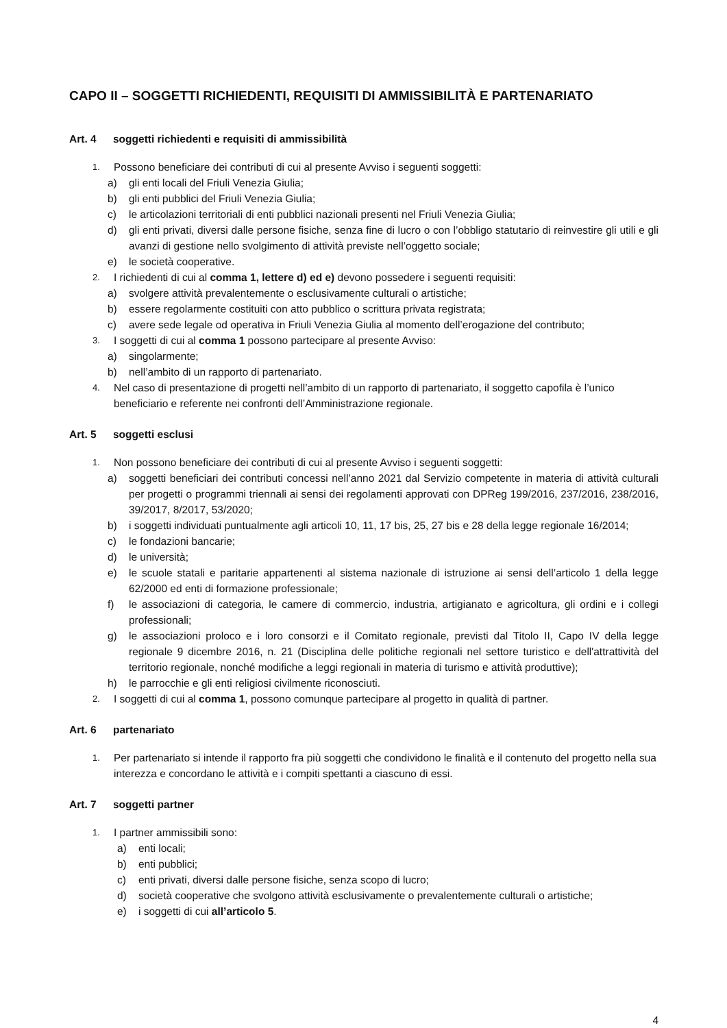CAPO II – SOGGETTI RICHIEDENTI, REQUISITI DI AMMISSIBILITÀ E PARTENARIATO
Art. 4 soggetti richiedenti e requisiti di ammissibilità
1.
Possono beneficiare dei contributi di cui al presente Avviso i seguenti soggetti:
a) gli enti locali del Friuli Venezia Giulia;
b) gli enti pubblici del Friuli Venezia Giulia;
c) le articolazioni territoriali di enti pubblici nazionali presenti nel Friuli Venezia Giulia;
d) gli enti privati, diversi dalle persone fisiche, senza fine di lucro o con l’obbligo statutario di reinvestire gli utili e gli avanzi di gestione nello svolgimento di attività previste nell’oggetto sociale;
e) le società cooperative.
2.
I richiedenti di cui al comma 1, lettere d) ed e) devono possedere i seguenti requisiti:
a) svolgere attività prevalentemente o esclusivamente culturali o artistiche;
b) essere regolarmente costituiti con atto pubblico o scrittura privata registrata;
c) avere sede legale od operativa in Friuli Venezia Giulia al momento dell’erogazione del contributo;
3.
I soggetti di cui al comma 1 possono partecipare al presente Avviso:
a) singolarmente;
b) nell’ambito di un rapporto di partenariato.
4.
Nel caso di presentazione di progetti nell’ambito di un rapporto di partenariato, il soggetto capofila è l’unico beneficiario e referente nei confronti dell’Amministrazione regionale.
Art. 5 soggetti esclusi
1.
Non possono beneficiare dei contributi di cui al presente Avviso i seguenti soggetti:
a) soggetti beneficiari dei contributi concessi nell’anno 2021 dal Servizio competente in materia di attività culturali per progetti o programmi triennali ai sensi dei regolamenti approvati con DPReg 199/2016, 237/2016, 238/2016, 39/2017, 8/2017, 53/2020;
b) i soggetti individuati puntualmente agli articoli 10, 11, 17 bis, 25, 27 bis e 28 della legge regionale 16/2014;
c) le fondazioni bancarie;
d) le università;
e) le scuole statali e paritarie appartenenti al sistema nazionale di istruzione ai sensi dell’articolo 1 della legge 62/2000 ed enti di formazione professionale;
f) le associazioni di categoria, le camere di commercio, industria, artigianato e agricoltura, gli ordini e i collegi professionali;
g) le associazioni proloco e i loro consorzi e il Comitato regionale, previsti dal Titolo II, Capo IV della legge regionale 9 dicembre 2016, n. 21 (Disciplina delle politiche regionali nel settore turistico e dell'attrattività del territorio regionale, nonché modifiche a leggi regionali in materia di turismo e attività produttive);
h) le parrocchie e gli enti religiosi civilmente riconosciuti.
2.
I soggetti di cui al comma 1, possono comunque partecipare al progetto in qualità di partner.
Art. 6 partenariato
1.
Per partenariato si intende il rapporto fra più soggetti che condividono le finalità e il contenuto del progetto nella sua interezza e concordano le attività e i compiti spettanti a ciascuno di essi.
Art. 7 soggetti partner
1.
I partner ammissibili sono:
a) enti locali;
b) enti pubblici;
c) enti privati, diversi dalle persone fisiche, senza scopo di lucro;
d) società cooperative che svolgono attività esclusivamente o prevalentemente culturali o artistiche;
e) i soggetti di cui all’articolo 5.
4